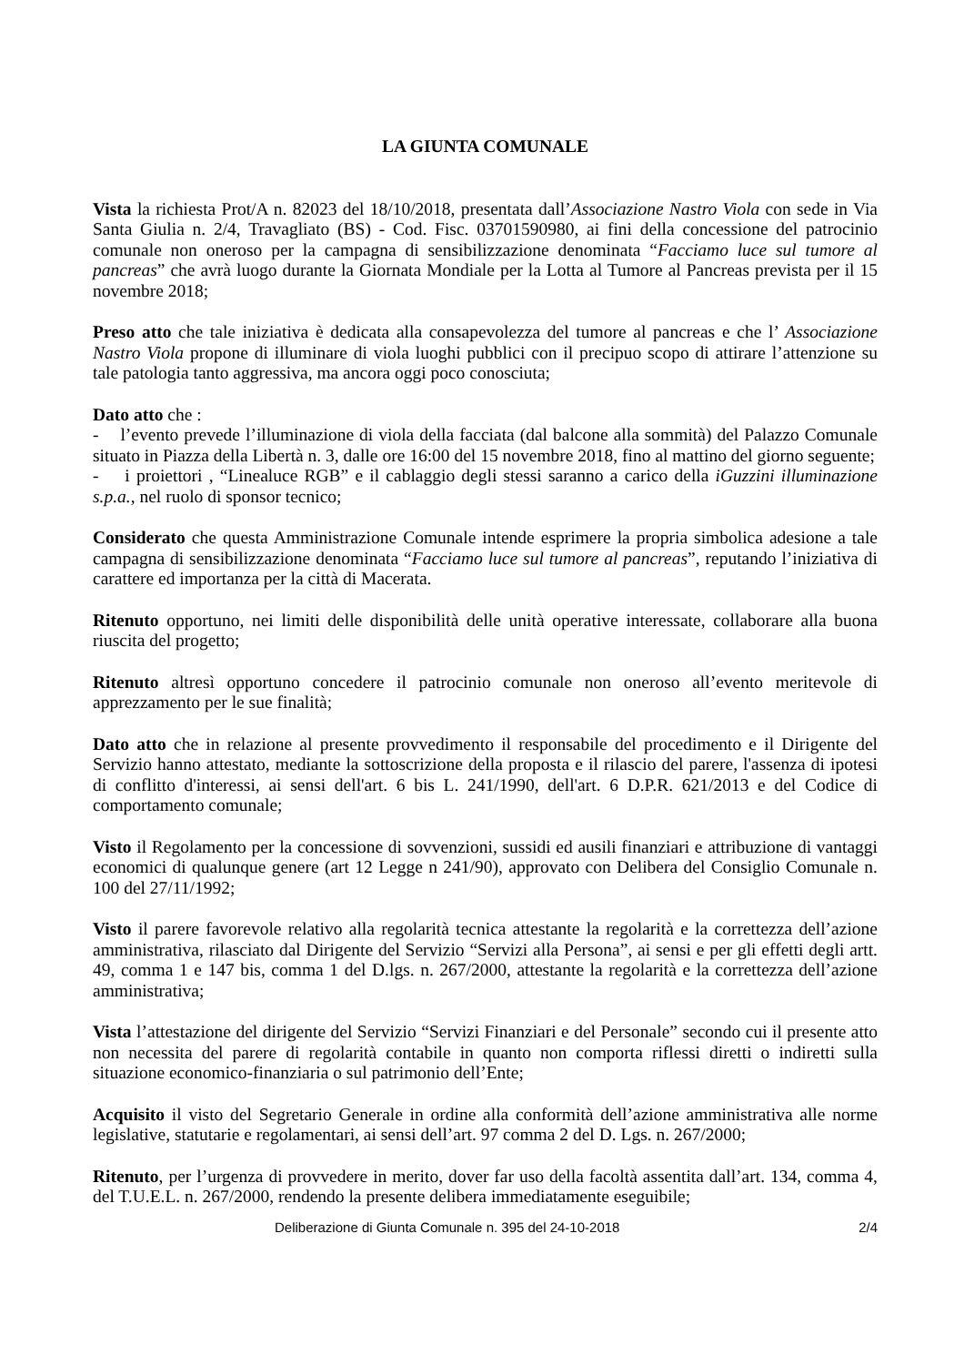LA GIUNTA COMUNALE
Vista la richiesta Prot/A n. 82023 del 18/10/2018, presentata dall’Associazione Nastro Viola con sede in Via Santa Giulia n. 2/4, Travagliato (BS) - Cod. Fisc. 03701590980, ai fini della concessione del patrocinio comunale non oneroso per la campagna di sensibilizzazione denominata “Facciamo luce sul tumore al pancreas” che avrà luogo durante la Giornata Mondiale per la Lotta al Tumore al Pancreas prevista per il 15 novembre 2018;
Preso atto che tale iniziativa è dedicata alla consapevolezza del tumore al pancreas e che l’ Associazione Nastro Viola propone di illuminare di viola luoghi pubblici con il precipuo scopo di attirare l’attenzione su tale patologia tanto aggressiva, ma ancora oggi poco conosciuta;
Dato atto che :
- l’evento prevede l’illuminazione di viola della facciata (dal balcone alla sommità) del Palazzo Comunale situato in Piazza della Libertà n. 3, dalle ore 16:00 del 15 novembre 2018, fino al mattino del giorno seguente;
- i proiettori , “Linealuce RGB” e il cablaggio degli stessi saranno a carico della iGuzzini illuminazione s.p.a., nel ruolo di sponsor tecnico;
Considerato che questa Amministrazione Comunale intende esprimere la propria simbolica adesione a tale campagna di sensibilizzazione denominata “Facciamo luce sul tumore al pancreas”, reputando l’iniziativa di carattere ed importanza per la città di Macerata.
Ritenuto opportuno, nei limiti delle disponibilità delle unità operative interessate, collaborare alla buona riuscita del progetto;
Ritenuto altresì opportuno concedere il patrocinio comunale non oneroso all’evento meritevole di apprezzamento per le sue finalità;
Dato atto che in relazione al presente provvedimento il responsabile del procedimento e il Dirigente del Servizio hanno attestato, mediante la sottoscrizione della proposta e il rilascio del parere, l'assenza di ipotesi di conflitto d'interessi, ai sensi dell'art. 6 bis L. 241/1990, dell'art. 6 D.P.R. 621/2013 e del Codice di comportamento comunale;
Visto il Regolamento per la concessione di sovvenzioni, sussidi ed ausili finanziari e attribuzione di vantaggi economici di qualunque genere (art 12 Legge n 241/90), approvato con Delibera del Consiglio Comunale n. 100 del 27/11/1992;
Visto il parere favorevole relativo alla regolarità tecnica attestante la regolarità e la correttezza dell’azione amministrativa, rilasciato dal Dirigente del Servizio “Servizi alla Persona”, ai sensi e per gli effetti degli artt. 49, comma 1 e 147 bis, comma 1 del D.lgs. n. 267/2000, attestante la regolarità e la correttezza dell’azione amministrativa;
Vista l’attestazione del dirigente del Servizio “Servizi Finanziari e del Personale” secondo cui il presente atto non necessita del parere di regolarità contabile in quanto non comporta riflessi diretti o indiretti sulla situazione economico-finanziaria o sul patrimonio dell’Ente;
Acquisito il visto del Segretario Generale in ordine alla conformità dell’azione amministrativa alle norme legislative, statutarie e regolamentari, ai sensi dell’art. 97 comma 2 del D. Lgs. n. 267/2000;
Ritenuto, per l’urgenza di provvedere in merito, dover far uso della facoltà assentita dall’art. 134, comma 4, del T.U.E.L. n. 267/2000, rendendo la presente delibera immediatamente eseguibile;
Deliberazione di Giunta Comunale n. 395 del 24-10-2018 2/4